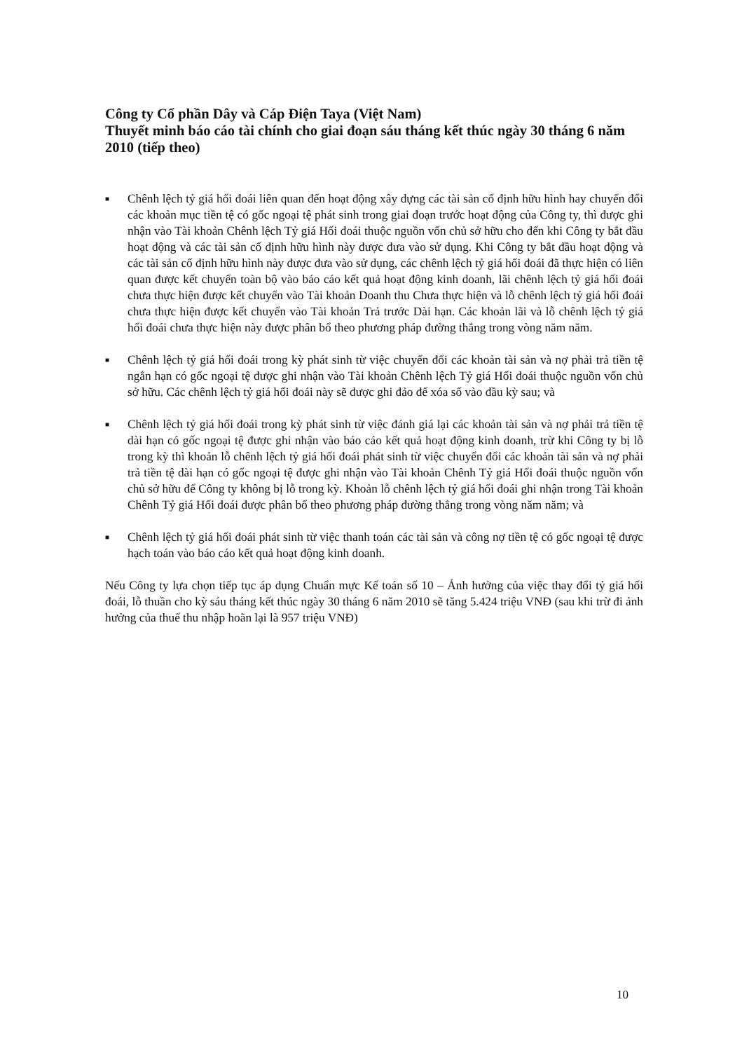Công ty Cổ phần Dây và Cáp Điện Taya (Việt Nam)
Thuyết minh báo cáo tài chính cho giai đoạn sáu tháng kết thúc ngày 30 tháng 6 năm 2010 (tiếp theo)
■ Chênh lệch tỷ giá hối đoái liên quan đến hoạt động xây dựng các tài sản cố định hữu hình hay chuyển đổi các khoản mục tiền tệ có gốc ngoại tệ phát sinh trong giai đoạn trước hoạt động của Công ty, thì được ghi nhận vào Tài khoản Chênh lệch Tỷ giá Hối đoái thuộc nguồn vốn chủ sở hữu cho đến khi Công ty bắt đầu hoạt động và các tài sản cố định hữu hình này được đưa vào sử dụng. Khi Công ty bắt đầu hoạt động và các tài sản cố định hữu hình này được đưa vào sử dụng, các chênh lệch tỷ giá hối đoái đã thực hiện có liên quan được kết chuyển toàn bộ vào báo cáo kết quả hoạt động kinh doanh, lãi chênh lệch tỷ giá hối đoái chưa thực hiện được kết chuyển vào Tài khoản Doanh thu Chưa thực hiện và lỗ chênh lệch tỷ giá hối đoái chưa thực hiện được kết chuyển vào Tài khoản Trả trước Dài hạn. Các khoản lãi và lỗ chênh lệch tỷ giá hối đoái chưa thực hiện này được phân bổ theo phương pháp đường thẳng trong vòng năm năm.
■ Chênh lệch tỷ giá hối đoái trong kỳ phát sinh từ việc chuyển đổi các khoản tài sản và nợ phải trả tiền tệ ngắn hạn có gốc ngoại tệ được ghi nhận vào Tài khoản Chênh lệch Tỷ giá Hối đoái thuộc nguồn vốn chủ sở hữu. Các chênh lệch tỷ giá hối đoái này sẽ được ghi đảo để xóa sổ vào đầu kỳ sau; và
■ Chênh lệch tỷ giá hối đoái trong kỳ phát sinh từ việc đánh giá lại các khoản tài sản và nợ phải trả tiền tệ dài hạn có gốc ngoại tệ được ghi nhận vào báo cáo kết quả hoạt động kinh doanh, trừ khi Công ty bị lỗ trong kỳ thì khoản lỗ chênh lệch tỷ giá hối đoái phát sinh từ việc chuyển đổi các khoản tài sản và nợ phải trả tiền tệ dài hạn có gốc ngoại tệ được ghi nhận vào Tài khoản Chênh Tỷ giá Hối đoái thuộc nguồn vốn chủ sở hữu để Công ty không bị lỗ trong kỳ. Khoản lỗ chênh lệch tỷ giá hối đoái ghi nhận trong Tài khoản Chênh Tỷ giá Hối đoái được phân bổ theo phương pháp đường thẳng trong vòng năm năm; và
■ Chênh lệch tỷ giá hối đoái phát sinh từ việc thanh toán các tài sản và công nợ tiền tệ có gốc ngoại tệ được hạch toán vào báo cáo kết quả hoạt động kinh doanh.
Nếu Công ty lựa chọn tiếp tục áp dụng Chuẩn mực Kế toán số 10 – Ảnh hưởng của việc thay đổi tỷ giá hối đoái, lỗ thuần cho kỳ sáu tháng kết thúc ngày 30 tháng 6 năm 2010 sẽ tăng 5.424 triệu VNĐ (sau khi trừ đi ảnh hưởng của thuế thu nhập hoãn lại là 957 triệu VNĐ)
10